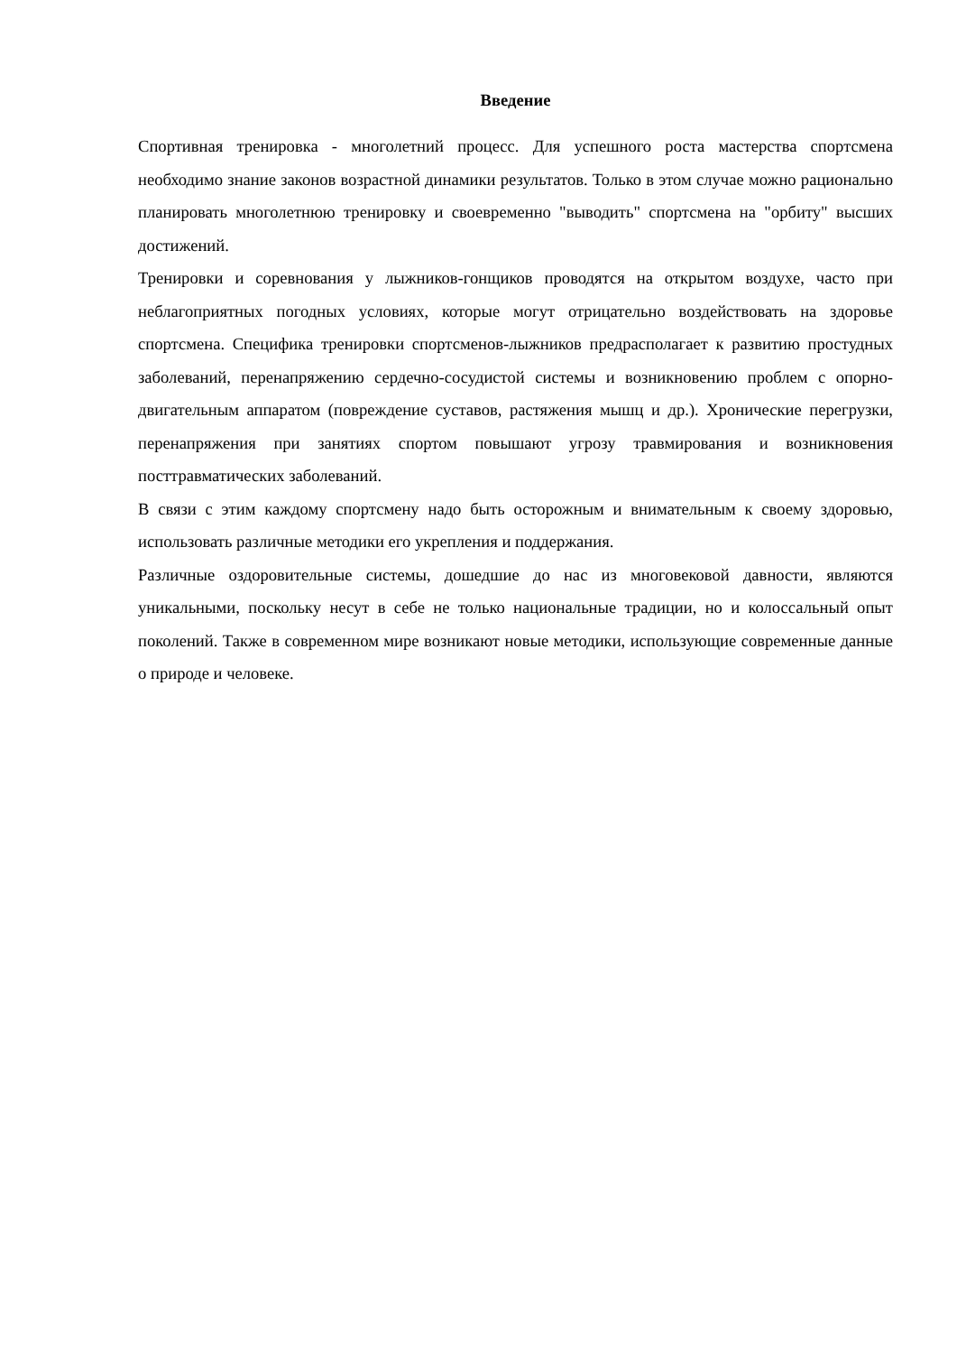Введение
Спортивная тренировка - многолетний процесс. Для успешного роста мастерства спортсмена необходимо знание законов возрастной динамики результатов. Только в этом случае можно рационально планировать многолетнюю тренировку и своевременно "выводить" спортсмена на "орбиту" высших достижений.
Тренировки и соревнования у лыжников-гонщиков проводятся на открытом воздухе, часто при неблагоприятных погодных условиях, которые могут отрицательно воздействовать на здоровье спортсмена. Специфика тренировки спортсменов-лыжников предрасполагает к развитию простудных заболеваний, перенапряжению сердечно-сосудистой системы и возникновению проблем с опорно-двигательным аппаратом (повреждение суставов, растяжения мышц и др.). Хронические перегрузки, перенапряжения при занятиях спортом повышают угрозу травмирования и возникновения посттравматических заболеваний.
В связи с этим каждому спортсмену надо быть осторожным и внимательным к своему здоровью, использовать различные методики его укрепления и поддержания.
Различные оздоровительные системы, дошедшие до нас из многовековой давности, являются уникальными, поскольку несут в себе не только национальные традиции, но и колоссальный опыт поколений. Также в современном мире возникают новые методики, использующие современные данные о природе и человеке.